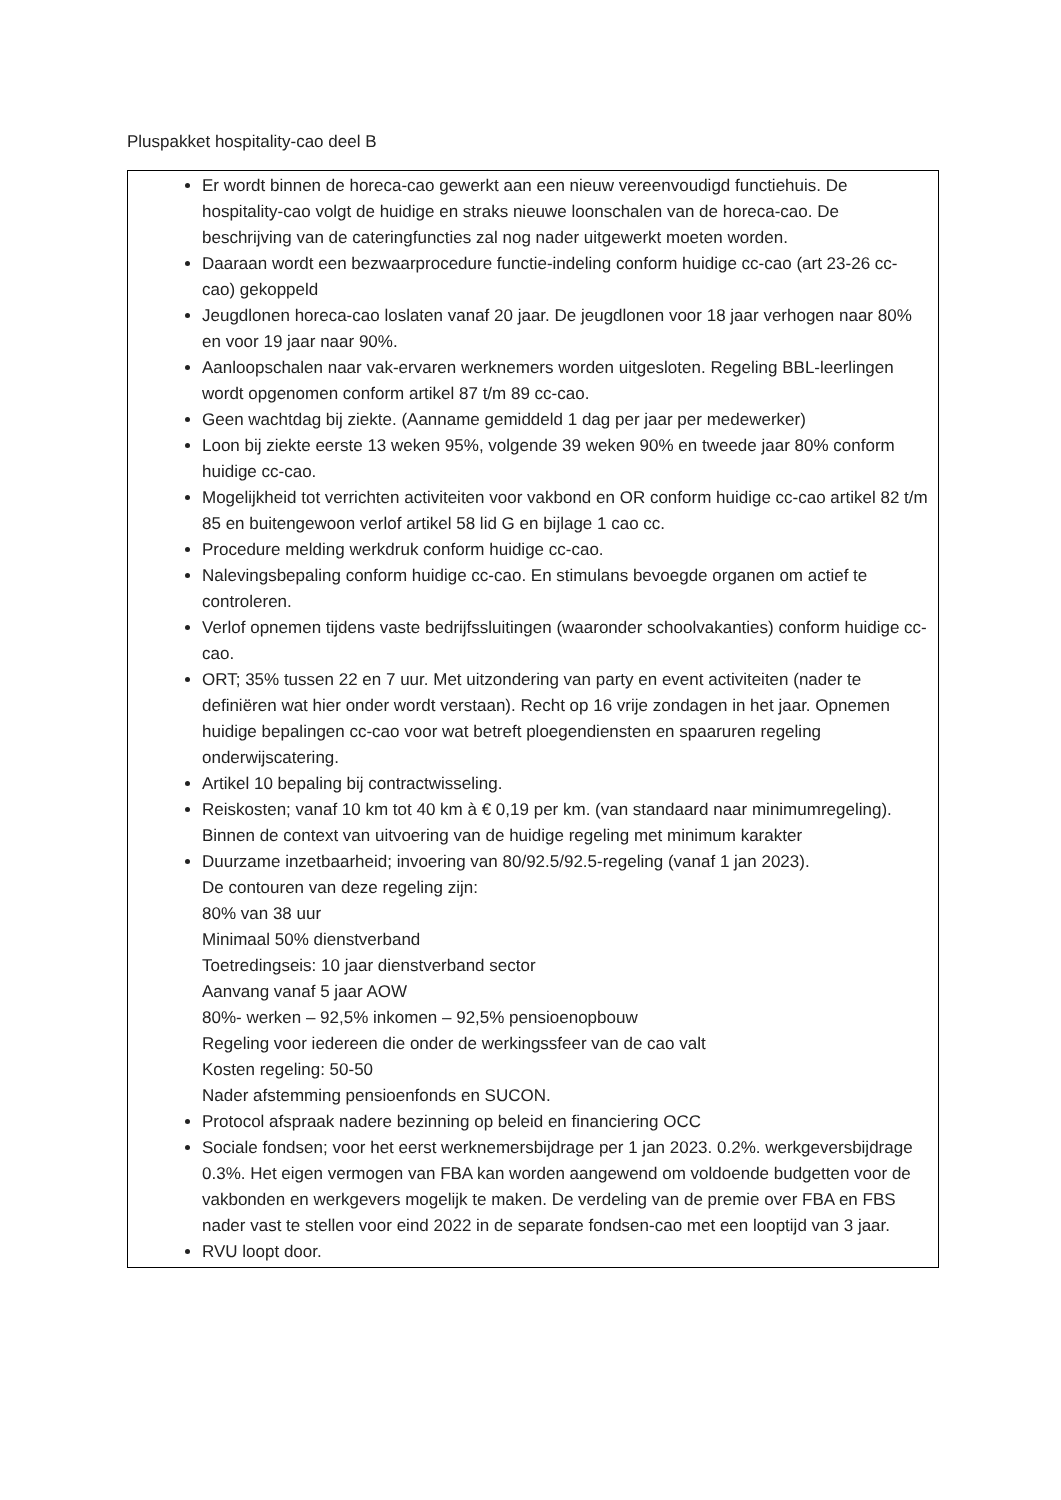Pluspakket hospitality-cao deel B
Er wordt binnen de horeca-cao gewerkt aan een nieuw vereenvoudigd functiehuis. De hospitality-cao volgt de huidige en straks nieuwe loonschalen van de horeca-cao. De beschrijving van de cateringfuncties zal nog nader uitgewerkt moeten worden.
Daaraan wordt een bezwaarprocedure functie-indeling conform huidige cc-cao (art 23-26 cc-cao) gekoppeld
Jeugdlonen horeca-cao loslaten vanaf 20 jaar. De jeugdlonen voor 18 jaar verhogen naar 80% en voor 19 jaar naar 90%.
Aanloopschalen naar vak-ervaren werknemers worden uitgesloten. Regeling BBL-leerlingen wordt opgenomen conform artikel 87 t/m 89 cc-cao.
Geen wachtdag bij ziekte. (Aanname gemiddeld 1 dag per jaar per medewerker)
Loon bij ziekte eerste 13 weken 95%, volgende 39 weken 90% en tweede jaar 80% conform huidige cc-cao.
Mogelijkheid tot verrichten activiteiten voor vakbond en OR conform huidige cc-cao artikel 82 t/m 85 en buitengewoon verlof artikel 58 lid G en bijlage 1 cao cc.
Procedure melding werkdruk conform huidige cc-cao.
Nalevingsbepaling conform huidige cc-cao. En stimulans bevoegde organen om actief te controleren.
Verlof opnemen tijdens vaste bedrijfssluitingen (waaronder schoolvakanties) conform huidige cc-cao.
ORT; 35% tussen 22 en 7 uur. Met uitzondering van party en event activiteiten (nader te definiëren wat hier onder wordt verstaan). Recht op 16 vrije zondagen in het jaar. Opnemen huidige bepalingen cc-cao voor wat betreft ploegendiensten en spaaruren regeling onderwijscatering.
Artikel 10 bepaling bij contractwisseling.
Reiskosten; vanaf 10 km tot 40 km à € 0,19 per km. (van standaard naar minimumregeling). Binnen de context van uitvoering van de huidige regeling met minimum karakter
Duurzame inzetbaarheid; invoering van 80/92.5/92.5-regeling (vanaf 1 jan 2023).
De contouren van deze regeling zijn:
80% van 38 uur
Minimaal 50% dienstverband
Toetredingseis: 10 jaar dienstverband sector
Aanvang vanaf 5 jaar AOW
80%- werken – 92,5% inkomen – 92,5% pensioenopbouw
Regeling voor iedereen die onder de werkingssfeer van de cao valt
Kosten regeling: 50-50
Nader afstemming pensioenfonds en SUCON.
Protocol afspraak nadere bezinning op beleid en financiering OCC
Sociale fondsen; voor het eerst werknemersbijdrage per 1 jan 2023. 0.2%. werkgeversbijdrage 0.3%. Het eigen vermogen van FBA kan worden aangewend om voldoende budgetten voor de vakbonden en werkgevers mogelijk te maken. De verdeling van de premie over FBA en FBS nader vast te stellen voor eind 2022 in de separate fondsen-cao met een looptijd van 3 jaar.
RVU loopt door.